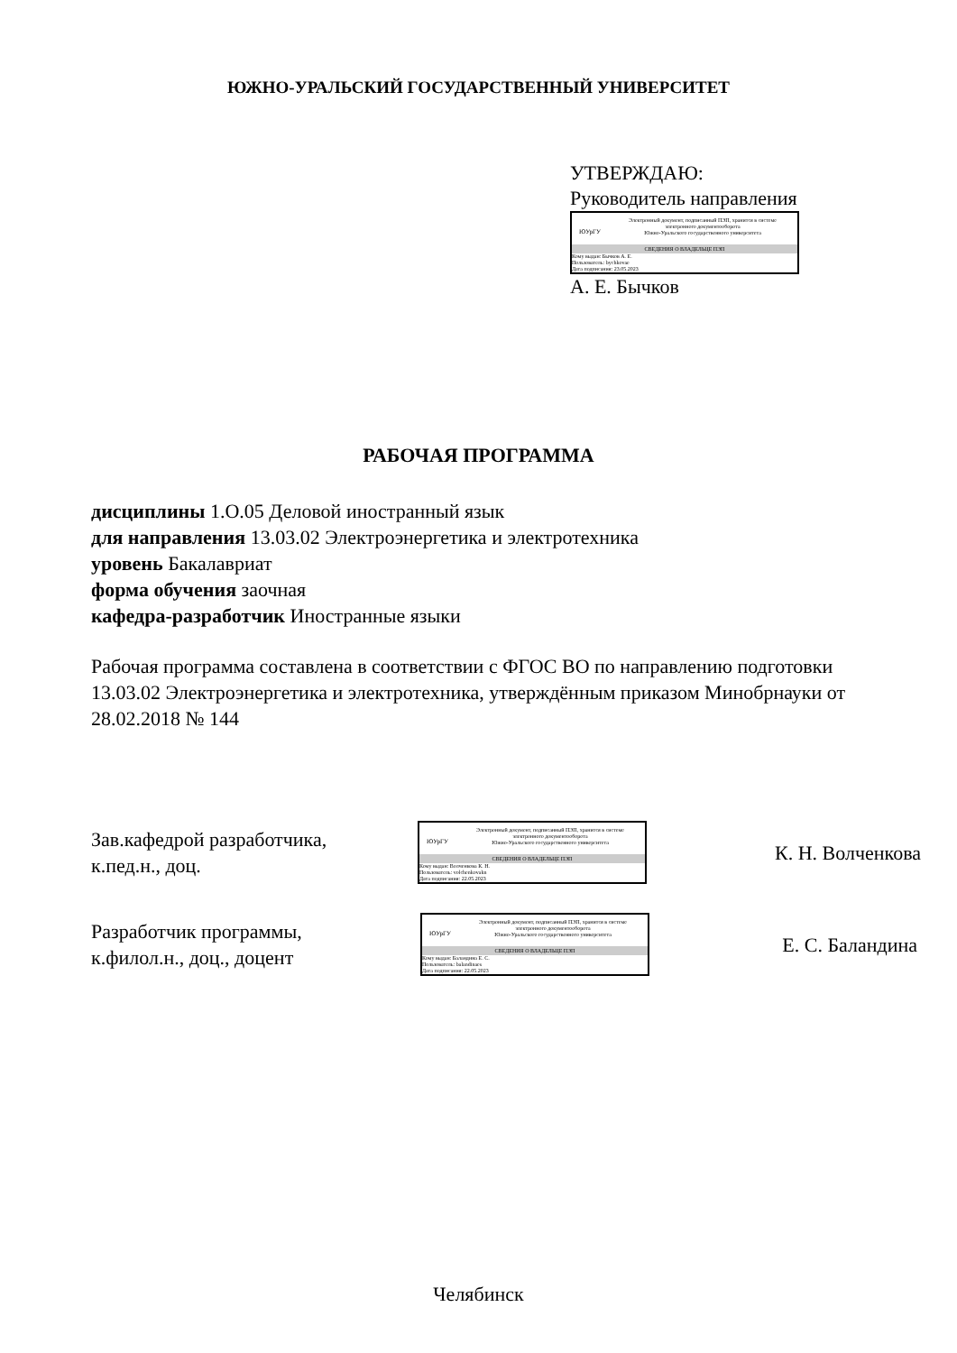ЮЖНО-УРАЛЬСКИЙ ГОСУДАРСТВЕННЫЙ УНИВЕРСИТЕТ
УТВЕРЖДАЮ:
Руководитель направления
ЮУрГУ
Электронный документ, подписанный ПЭП, хранится в системе
электронного документооборота
Южно-Уральского государственного университета
СВЕДЕНИЯ О ВЛАДЕЛЬЦЕ ПЭП
Кому выдан: Бычков А. Е.
Пользователь: bychkovae
Дата подписания: 23.05.2023
А. Е. Бычков
РАБОЧАЯ ПРОГРАММА
дисциплины 1.О.05 Деловой иностранный язык
для направления 13.03.02 Электроэнергетика и электротехника
уровень Бакалавриат
форма обучения заочная
кафедра-разработчик Иностранные языки
Рабочая программа составлена в соответствии с ФГОС ВО по направлению подготовки 13.03.02 Электроэнергетика и электротехника, утверждённым приказом Минобрнауки от 28.02.2018 № 144
Зав.кафедрой разработчика,
к.пед.н., доц.
ЮУрГУ
Электронный документ, подписанный ПЭП, хранится в системе
электронного документооборота
Южно-Уральского государственного университета
СВЕДЕНИЯ О ВЛАДЕЛЬЦЕ ПЭП
Кому выдан: Волченкова К. Н.
Пользователь: volchenkovakn
Дата подписания: 22.05.2023
К. Н. Волченкова
Разработчик программы,
к.филол.н., доц., доцент
ЮУрГУ
Электронный документ, подписанный ПЭП, хранится в системе
электронного документооборота
Южно-Уральского государственного университета
СВЕДЕНИЯ О ВЛАДЕЛЬЦЕ ПЭП
Кому выдан: Баландина Е. С.
Пользователь: balandinaes
Дата подписания: 22.05.2023
Е. С. Баландина
Челябинск